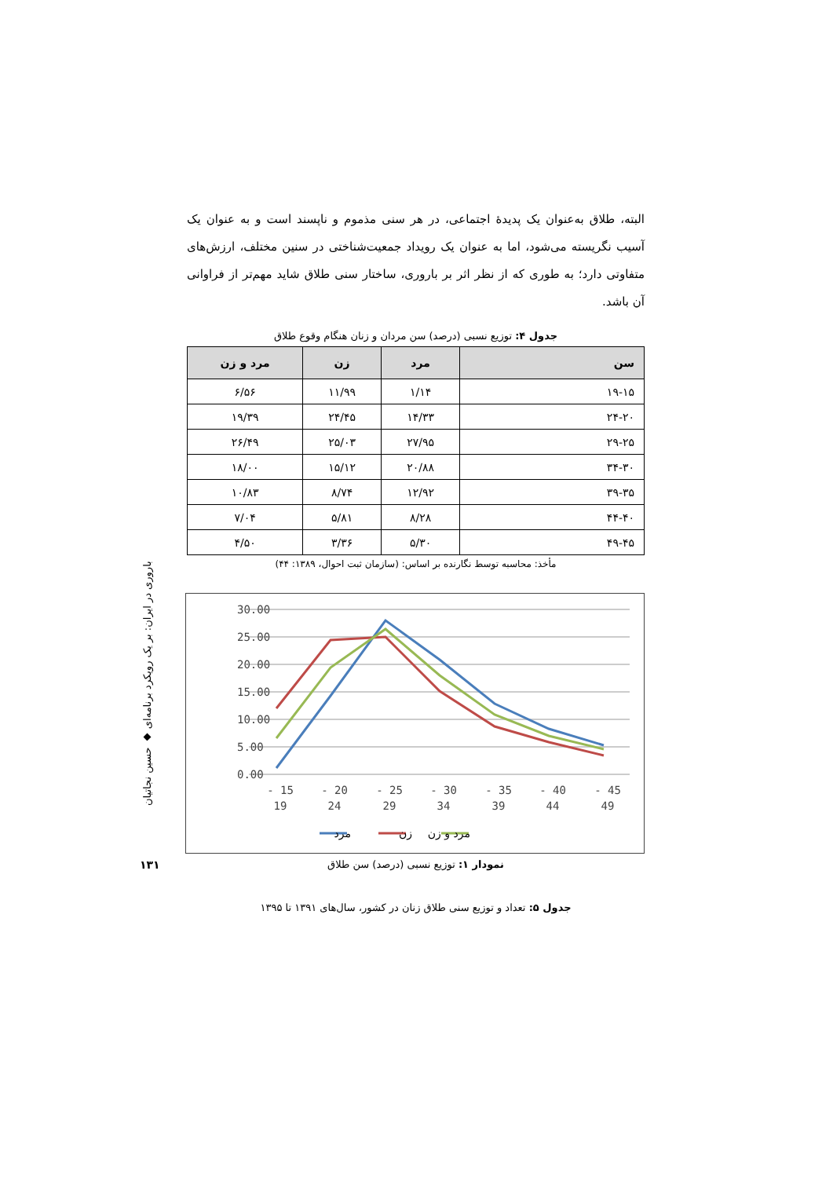باروری در ایران: بر یک رویکرد برنامه‌ای ◆ حسین نجاتیان
۱۳۱
البته، طلاق به‌عنوان یک پدیدهٔ اجتماعی، در هر سنی مذموم و ناپسند است و به عنوان یک آسیب نگریسته می‌شود، اما به عنوان یک رویداد جمعیت‌شناختی در سنین مختلف، ارزش‌های متفاوتی دارد؛ به طوری که از نظر اثر بر باروری، ساختار سنی طلاق شاید مهم‌تر از فراوانی آن باشد.
جدول ۴: توزیع نسبی (درصد) سن مردان و زنان هنگام وقوع طلاق
| سن | مرد | زن | مرد و زن |
| --- | --- | --- | --- |
| ۱۹-۱۵ | ۱/۱۴ | ۱۱/۹۹ | ۶/۵۶ |
| ۲۴-۲۰ | ۱۴/۳۳ | ۲۴/۴۵ | ۱۹/۳۹ |
| ۲۹-۲۵ | ۲۷/۹۵ | ۲۵/۰۳ | ۲۶/۴۹ |
| ۳۴-۳۰ | ۲۰/۸۸ | ۱۵/۱۲ | ۱۸/۰۰ |
| ۳۹-۳۵ | ۱۲/۹۲ | ۸/۷۴ | ۱۰/۸۳ |
| ۴۴-۴۰ | ۸/۲۸ | ۵/۸۱ | ۷/۰۴ |
| ۴۹-۴۵ | ۵/۳۰ | ۳/۳۶ | ۴/۵۰ |
مأخذ: محاسبه توسط نگارنده بر اساس: (سازمان ثبت احوال، ۱۳۸۹: ۴۴)
30.00
25.00
20.00
15.00
10.00
5.00
0.00
15 -
19
20 -
24
25 -
29
30 -
34
35 -
39
40 -
44
45 -
49
مرد
زن
مرد و زن
نمودار ۱: توزیع نسبی (درصد) سن طلاق
جدول ۵: تعداد و توزیع سنی طلاق زنان در کشور، سال‌های ۱۳۹۱ تا ۱۳۹۵